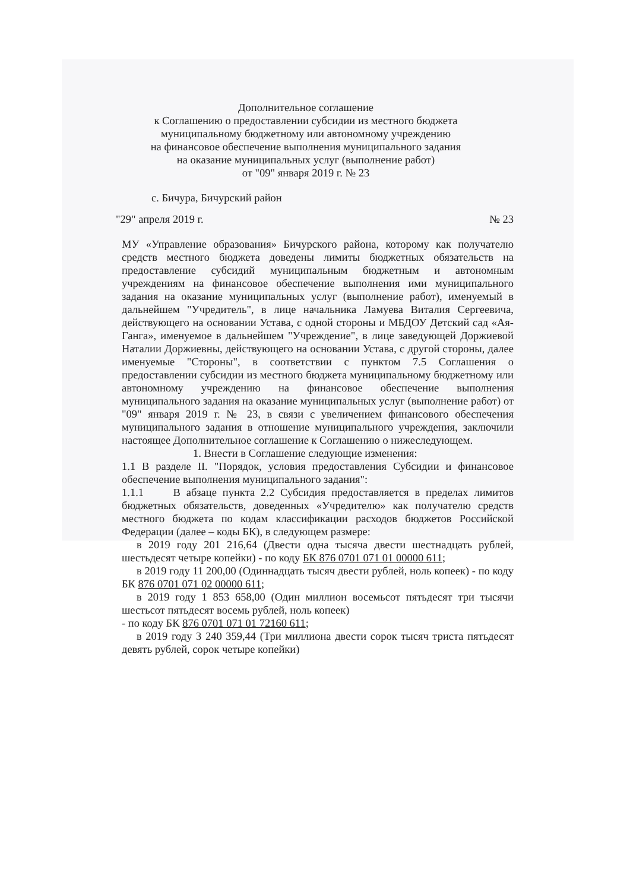Дополнительное соглашение
к Соглашению о предоставлении субсидии из местного бюджета
муниципальному бюджетному или автономному учреждению
на финансовое обеспечение выполнения муниципального задания
на оказание муниципальных услуг (выполнение работ)
от "09" января 2019 г. № 23
с. Бичура, Бичурский район
"29" апреля 2019 г. № 23
МУ «Управление образования» Бичурского района, которому как получателю средств местного бюджета доведены лимиты бюджетных обязательств на предоставление субсидий муниципальным бюджетным и автономным учреждениям на финансовое обеспечение выполнения ими муниципального задания на оказание муниципальных услуг (выполнение работ), именуемый в дальнейшем "Учредитель", в лице начальника Ламуева Виталия Сергеевича, действующего на основании Устава, с одной стороны и МБДОУ Детский сад «Ая-Ганга», именуемое в дальнейшем "Учреждение", в лице заведующей Доржиевой Наталии Доржиевны, действующего на основании Устава, с другой стороны, далее именуемые "Стороны", в соответствии с пунктом 7.5 Соглашения о предоставлении субсидии из местного бюджета муниципальному бюджетному или автономному учреждению на финансовое обеспечение выполнения муниципального задания на оказание муниципальных услуг (выполнение работ) от "09" января 2019 г. № 23, в связи с увеличением финансового обеспечения муниципального задания в отношение муниципального учреждения, заключили настоящее Дополнительное соглашение к Соглашению о нижеследующем.
1. Внести в Соглашение следующие изменения:
1.1 В разделе II. "Порядок, условия предоставления Субсидии и финансовое обеспечение выполнения муниципального задания":
1.1.1 В абзаце пункта 2.2 Субсидия предоставляется в пределах лимитов бюджетных обязательств, доведенных «Учредителю» как получателю средств местного бюджета по кодам классификации расходов бюджетов Российской Федерации (далее – коды БК), в следующем размере:
в 2019 году 201 216,64 (Двести одна тысяча двести шестнадцать рублей, шестьдесят четыре копейки) - по коду БК 876 0701 071 01 00000 611;
в 2019 году 11 200,00 (Одиннадцать тысяч двести рублей, ноль копеек) - по коду БК 876 0701 071 02 00000 611;
в 2019 году 1 853 658,00 (Один миллион восемьсот пятьдесят три тысячи шестьсот пятьдесят восемь рублей, ноль копеек)
- по коду БК 876 0701 071 01 72160 611;
в 2019 году 3 240 359,44 (Три миллиона двести сорок тысяч триста пятьдесят девять рублей, сорок четыре копейки)